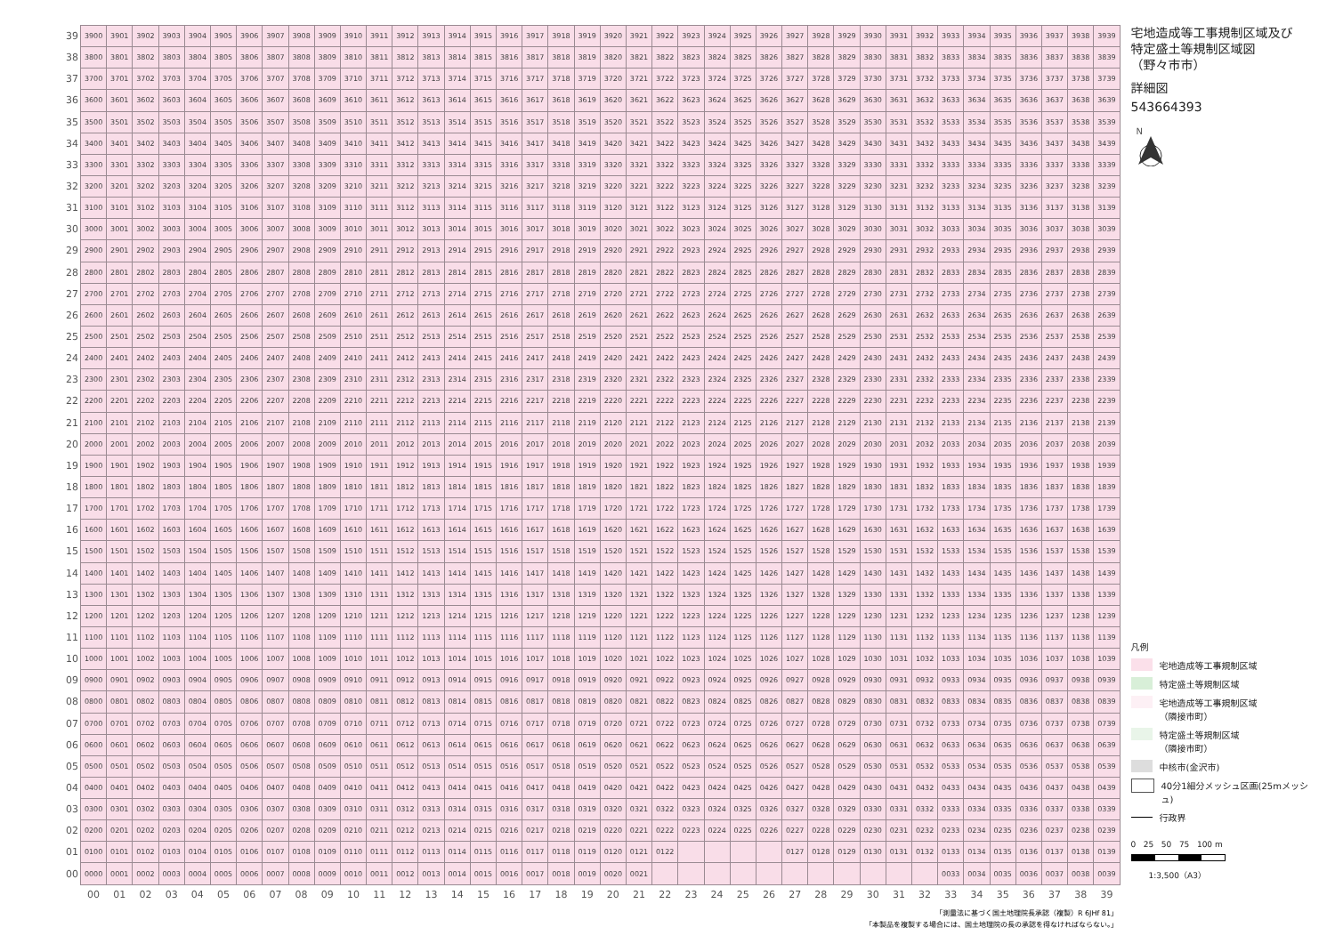| 39 | 3900 | 3901 | 3902 | 3903 | 3904 | 3905 | 3906 | 3907 | 3908 | 3909 | 3910 | 3911 | 3912 | 3913 | 3914 | 3915 | 3916 | 3917 | 3918 | 3919 | 3920 | 3921 | 3922 | 3923 | 3924 | 3925 | 3926 | 3927 | 3928 | 3929 | 3930 | 3931 | 3932 | 3933 | 3934 | 3935 | 3936 | 3937 | 3938 | 3939 |
| 38 | 3800 | 3801 | 3802 | 3803 | 3804 | 3805 | 3806 | 3807 | 3808 | 3809 | 3810 | 3811 | 3812 | 3813 | 3814 | 3815 | 3816 | 3817 | 3818 | 3819 | 3820 | 3821 | 3822 | 3823 | 3824 | 3825 | 3826 | 3827 | 3828 | 3829 | 3830 | 3831 | 3832 | 3833 | 3834 | 3835 | 3836 | 3837 | 3838 | 3839 |
| 37 | 3700 | 3701 | 3702 | 3703 | 3704 | 3705 | 3706 | 3707 | 3708 | 3709 | 3710 | 3711 | 3712 | 3713 | 3714 | 3715 | 3716 | 3717 | 3718 | 3719 | 3720 | 3721 | 3722 | 3723 | 3724 | 3725 | 3726 | 3727 | 3728 | 3729 | 3730 | 3731 | 3732 | 3733 | 3734 | 3735 | 3736 | 3737 | 3738 | 3739 |
| 36 | 3600 | 3601 | 3602 | 3603 | 3604 | 3605 | 3606 | 3607 | 3608 | 3609 | 3610 | 3611 | 3612 | 3613 | 3614 | 3615 | 3616 | 3617 | 3618 | 3619 | 3620 | 3621 | 3622 | 3623 | 3624 | 3625 | 3626 | 3627 | 3628 | 3629 | 3630 | 3631 | 3632 | 3633 | 3634 | 3635 | 3636 | 3637 | 3638 | 3639 |
| 35 | 3500 | 3501 | 3502 | 3503 | 3504 | 3505 | 3506 | 3507 | 3508 | 3509 | 3510 | 3511 | 3512 | 3513 | 3514 | 3515 | 3516 | 3517 | 3518 | 3519 | 3520 | 3521 | 3522 | 3523 | 3524 | 3525 | 3526 | 3527 | 3528 | 3529 | 3530 | 3531 | 3532 | 3533 | 3534 | 3535 | 3536 | 3537 | 3538 | 3539 |
| 34 | 3400 | 3401 | 3402 | 3403 | 3404 | 3405 | 3406 | 3407 | 3408 | 3409 | 3410 | 3411 | 3412 | 3413 | 3414 | 3415 | 3416 | 3417 | 3418 | 3419 | 3420 | 3421 | 3422 | 3423 | 3424 | 3425 | 3426 | 3427 | 3428 | 3429 | 3430 | 3431 | 3432 | 3433 | 3434 | 3435 | 3436 | 3437 | 3438 | 3439 |
| 33 | 3300 | 3301 | 3302 | 3303 | 3304 | 3305 | 3306 | 3307 | 3308 | 3309 | 3310 | 3311 | 3312 | 3313 | 3314 | 3315 | 3316 | 3317 | 3318 | 3319 | 3320 | 3321 | 3322 | 3323 | 3324 | 3325 | 3326 | 3327 | 3328 | 3329 | 3330 | 3331 | 3332 | 3333 | 3334 | 3335 | 3336 | 3337 | 3338 | 3339 |
| 32 | 3200 | 3201 | 3202 | 3203 | 3204 | 3205 | 3206 | 3207 | 3208 | 3209 | 3210 | 3211 | 3212 | 3213 | 3214 | 3215 | 3216 | 3217 | 3218 | 3219 | 3220 | 3221 | 3222 | 3223 | 3224 | 3225 | 3226 | 3227 | 3228 | 3229 | 3230 | 3231 | 3232 | 3233 | 3234 | 3235 | 3236 | 3237 | 3238 | 3239 |
| 31 | 3100 | 3101 | 3102 | 3103 | 3104 | 3105 | 3106 | 3107 | 3108 | 3109 | 3110 | 3111 | 3112 | 3113 | 3114 | 3115 | 3116 | 3117 | 3118 | 3119 | 3120 | 3121 | 3122 | 3123 | 3124 | 3125 | 3126 | 3127 | 3128 | 3129 | 3130 | 3131 | 3132 | 3133 | 3134 | 3135 | 3136 | 3137 | 3138 | 3139 |
| 30 | 3000 | 3001 | 3002 | 3003 | 3004 | 3005 | 3006 | 3007 | 3008 | 3009 | 3010 | 3011 | 3012 | 3013 | 3014 | 3015 | 3016 | 3017 | 3018 | 3019 | 3020 | 3021 | 3022 | 3023 | 3024 | 3025 | 3026 | 3027 | 3028 | 3029 | 3030 | 3031 | 3032 | 3033 | 3034 | 3035 | 3036 | 3037 | 3038 | 3039 |
| 29 | 2900 | 2901 | 2902 | 2903 | 2904 | 2905 | 2906 | 2907 | 2908 | 2909 | 2910 | 2911 | 2912 | 2913 | 2914 | 2915 | 2916 | 2917 | 2918 | 2919 | 2920 | 2921 | 2922 | 2923 | 2924 | 2925 | 2926 | 2927 | 2928 | 2929 | 2930 | 2931 | 2932 | 2933 | 2934 | 2935 | 2936 | 2937 | 2938 | 2939 |
| 28 | 2800 | 2801 | 2802 | 2803 | 2804 | 2805 | 2806 | 2807 | 2808 | 2809 | 2810 | 2811 | 2812 | 2813 | 2814 | 2815 | 2816 | 2817 | 2818 | 2819 | 2820 | 2821 | 2822 | 2823 | 2824 | 2825 | 2826 | 2827 | 2828 | 2829 | 2830 | 2831 | 2832 | 2833 | 2834 | 2835 | 2836 | 2837 | 2838 | 2839 |
| 27 | 2700 | 2701 | 2702 | 2703 | 2704 | 2705 | 2706 | 2707 | 2708 | 2709 | 2710 | 2711 | 2712 | 2713 | 2714 | 2715 | 2716 | 2717 | 2718 | 2719 | 2720 | 2721 | 2722 | 2723 | 2724 | 2725 | 2726 | 2727 | 2728 | 2729 | 2730 | 2731 | 2732 | 2733 | 2734 | 2735 | 2736 | 2737 | 2738 | 2739 |
| 26 | 2600 | 2601 | 2602 | 2603 | 2604 | 2605 | 2606 | 2607 | 2608 | 2609 | 2610 | 2611 | 2612 | 2613 | 2614 | 2615 | 2616 | 2617 | 2618 | 2619 | 2620 | 2621 | 2622 | 2623 | 2624 | 2625 | 2626 | 2627 | 2628 | 2629 | 2630 | 2631 | 2632 | 2633 | 2634 | 2635 | 2636 | 2637 | 2638 | 2639 |
| 25 | 2500 | 2501 | 2502 | 2503 | 2504 | 2505 | 2506 | 2507 | 2508 | 2509 | 2510 | 2511 | 2512 | 2513 | 2514 | 2515 | 2516 | 2517 | 2518 | 2519 | 2520 | 2521 | 2522 | 2523 | 2524 | 2525 | 2526 | 2527 | 2528 | 2529 | 2530 | 2531 | 2532 | 2533 | 2534 | 2535 | 2536 | 2537 | 2538 | 2539 |
| 24 | 2400 | 2401 | 2402 | 2403 | 2404 | 2405 | 2406 | 2407 | 2408 | 2409 | 2410 | 2411 | 2412 | 2413 | 2414 | 2415 | 2416 | 2417 | 2418 | 2419 | 2420 | 2421 | 2422 | 2423 | 2424 | 2425 | 2426 | 2427 | 2428 | 2429 | 2430 | 2431 | 2432 | 2433 | 2434 | 2435 | 2436 | 2437 | 2438 | 2439 |
| 23 | 2300 | 2301 | 2302 | 2303 | 2304 | 2305 | 2306 | 2307 | 2308 | 2309 | 2310 | 2311 | 2312 | 2313 | 2314 | 2315 | 2316 | 2317 | 2318 | 2319 | 2320 | 2321 | 2322 | 2323 | 2324 | 2325 | 2326 | 2327 | 2328 | 2329 | 2330 | 2331 | 2332 | 2333 | 2334 | 2335 | 2336 | 2337 | 2338 | 2339 |
| 22 | 2200 | 2201 | 2202 | 2203 | 2204 | 2205 | 2206 | 2207 | 2208 | 2209 | 2210 | 2211 | 2212 | 2213 | 2214 | 2215 | 2216 | 2217 | 2218 | 2219 | 2220 | 2221 | 2222 | 2223 | 2224 | 2225 | 2226 | 2227 | 2228 | 2229 | 2230 | 2231 | 2232 | 2233 | 2234 | 2235 | 2236 | 2237 | 2238 | 2239 |
| 21 | 2100 | 2101 | 2102 | 2103 | 2104 | 2105 | 2106 | 2107 | 2108 | 2109 | 2110 | 2111 | 2112 | 2113 | 2114 | 2115 | 2116 | 2117 | 2118 | 2119 | 2120 | 2121 | 2122 | 2123 | 2124 | 2125 | 2126 | 2127 | 2128 | 2129 | 2130 | 2131 | 2132 | 2133 | 2134 | 2135 | 2136 | 2137 | 2138 | 2139 |
| 20 | 2000 | 2001 | 2002 | 2003 | 2004 | 2005 | 2006 | 2007 | 2008 | 2009 | 2010 | 2011 | 2012 | 2013 | 2014 | 2015 | 2016 | 2017 | 2018 | 2019 | 2020 | 2021 | 2022 | 2023 | 2024 | 2025 | 2026 | 2027 | 2028 | 2029 | 2030 | 2031 | 2032 | 2033 | 2034 | 2035 | 2036 | 2037 | 2038 | 2039 |
| 19 | 1900 | 1901 | 1902 | 1903 | 1904 | 1905 | 1906 | 1907 | 1908 | 1909 | 1910 | 1911 | 1912 | 1913 | 1914 | 1915 | 1916 | 1917 | 1918 | 1919 | 1920 | 1921 | 1922 | 1923 | 1924 | 1925 | 1926 | 1927 | 1928 | 1929 | 1930 | 1931 | 1932 | 1933 | 1934 | 1935 | 1936 | 1937 | 1938 | 1939 |
| 18 | 1800 | 1801 | 1802 | 1803 | 1804 | 1805 | 1806 | 1807 | 1808 | 1809 | 1810 | 1811 | 1812 | 1813 | 1814 | 1815 | 1816 | 1817 | 1818 | 1819 | 1820 | 1821 | 1822 | 1823 | 1824 | 1825 | 1826 | 1827 | 1828 | 1829 | 1830 | 1831 | 1832 | 1833 | 1834 | 1835 | 1836 | 1837 | 1838 | 1839 |
| 17 | 1700 | 1701 | 1702 | 1703 | 1704 | 1705 | 1706 | 1707 | 1708 | 1709 | 1710 | 1711 | 1712 | 1713 | 1714 | 1715 | 1716 | 1717 | 1718 | 1719 | 1720 | 1721 | 1722 | 1723 | 1724 | 1725 | 1726 | 1727 | 1728 | 1729 | 1730 | 1731 | 1732 | 1733 | 1734 | 1735 | 1736 | 1737 | 1738 | 1739 |
| 16 | 1600 | 1601 | 1602 | 1603 | 1604 | 1605 | 1606 | 1607 | 1608 | 1609 | 1610 | 1611 | 1612 | 1613 | 1614 | 1615 | 1616 | 1617 | 1618 | 1619 | 1620 | 1621 | 1622 | 1623 | 1624 | 1625 | 1626 | 1627 | 1628 | 1629 | 1630 | 1631 | 1632 | 1633 | 1634 | 1635 | 1636 | 1637 | 1638 | 1639 |
| 15 | 1500 | 1501 | 1502 | 1503 | 1504 | 1505 | 1506 | 1507 | 1508 | 1509 | 1510 | 1511 | 1512 | 1513 | 1514 | 1515 | 1516 | 1517 | 1518 | 1519 | 1520 | 1521 | 1522 | 1523 | 1524 | 1525 | 1526 | 1527 | 1528 | 1529 | 1530 | 1531 | 1532 | 1533 | 1534 | 1535 | 1536 | 1537 | 1538 | 1539 |
| 14 | 1400 | 1401 | 1402 | 1403 | 1404 | 1405 | 1406 | 1407 | 1408 | 1409 | 1410 | 1411 | 1412 | 1413 | 1414 | 1415 | 1416 | 1417 | 1418 | 1419 | 1420 | 1421 | 1422 | 1423 | 1424 | 1425 | 1426 | 1427 | 1428 | 1429 | 1430 | 1431 | 1432 | 1433 | 1434 | 1435 | 1436 | 1437 | 1438 | 1439 |
| 13 | 1300 | 1301 | 1302 | 1303 | 1304 | 1305 | 1306 | 1307 | 1308 | 1309 | 1310 | 1311 | 1312 | 1313 | 1314 | 1315 | 1316 | 1317 | 1318 | 1319 | 1320 | 1321 | 1322 | 1323 | 1324 | 1325 | 1326 | 1327 | 1328 | 1329 | 1330 | 1331 | 1332 | 1333 | 1334 | 1335 | 1336 | 1337 | 1338 | 1339 |
| 12 | 1200 | 1201 | 1202 | 1203 | 1204 | 1205 | 1206 | 1207 | 1208 | 1209 | 1210 | 1211 | 1212 | 1213 | 1214 | 1215 | 1216 | 1217 | 1218 | 1219 | 1220 | 1221 | 1222 | 1223 | 1224 | 1225 | 1226 | 1227 | 1228 | 1229 | 1230 | 1231 | 1232 | 1233 | 1234 | 1235 | 1236 | 1237 | 1238 | 1239 |
| 11 | 1100 | 1101 | 1102 | 1103 | 1104 | 1105 | 1106 | 1107 | 1108 | 1109 | 1110 | 1111 | 1112 | 1113 | 1114 | 1115 | 1116 | 1117 | 1118 | 1119 | 1120 | 1121 | 1122 | 1123 | 1124 | 1125 | 1126 | 1127 | 1128 | 1129 | 1130 | 1131 | 1132 | 1133 | 1134 | 1135 | 1136 | 1137 | 1138 | 1139 |
| 10 | 1000 | 1001 | 1002 | 1003 | 1004 | 1005 | 1006 | 1007 | 1008 | 1009 | 1010 | 1011 | 1012 | 1013 | 1014 | 1015 | 1016 | 1017 | 1018 | 1019 | 1020 | 1021 | 1022 | 1023 | 1024 | 1025 | 1026 | 1027 | 1028 | 1029 | 1030 | 1031 | 1032 | 1033 | 1034 | 1035 | 1036 | 1037 | 1038 | 1039 |
| 09 | 0900 | 0901 | 0902 | 0903 | 0904 | 0905 | 0906 | 0907 | 0908 | 0909 | 0910 | 0911 | 0912 | 0913 | 0914 | 0915 | 0916 | 0917 | 0918 | 0919 | 0920 | 0921 | 0922 | 0923 | 0924 | 0925 | 0926 | 0927 | 0928 | 0929 | 0930 | 0931 | 0932 | 0933 | 0934 | 0935 | 0936 | 0937 | 0938 | 0939 |
| 08 | 0800 | 0801 | 0802 | 0803 | 0804 | 0805 | 0806 | 0807 | 0808 | 0809 | 0810 | 0811 | 0812 | 0813 | 0814 | 0815 | 0816 | 0817 | 0818 | 0819 | 0820 | 0821 | 0822 | 0823 | 0824 | 0825 | 0826 | 0827 | 0828 | 0829 | 0830 | 0831 | 0832 | 0833 | 0834 | 0835 | 0836 | 0837 | 0838 | 0839 |
| 07 | 0700 | 0701 | 0702 | 0703 | 0704 | 0705 | 0706 | 0707 | 0708 | 0709 | 0710 | 0711 | 0712 | 0713 | 0714 | 0715 | 0716 | 0717 | 0718 | 0719 | 0720 | 0721 | 0722 | 0723 | 0724 | 0725 | 0726 | 0727 | 0728 | 0729 | 0730 | 0731 | 0732 | 0733 | 0734 | 0735 | 0736 | 0737 | 0738 | 0739 |
| 06 | 0600 | 0601 | 0602 | 0603 | 0604 | 0605 | 0606 | 0607 | 0608 | 0609 | 0610 | 0611 | 0612 | 0613 | 0614 | 0615 | 0616 | 0617 | 0618 | 0619 | 0620 | 0621 | 0622 | 0623 | 0624 | 0625 | 0626 | 0627 | 0628 | 0629 | 0630 | 0631 | 0632 | 0633 | 0634 | 0635 | 0636 | 0637 | 0638 | 0639 |
| 05 | 0500 | 0501 | 0502 | 0503 | 0504 | 0505 | 0506 | 0507 | 0508 | 0509 | 0510 | 0511 | 0512 | 0513 | 0514 | 0515 | 0516 | 0517 | 0518 | 0519 | 0520 | 0521 | 0522 | 0523 | 0524 | 0525 | 0526 | 0527 | 0528 | 0529 | 0530 | 0531 | 0532 | 0533 | 0534 | 0535 | 0536 | 0537 | 0538 | 0539 |
| 04 | 0400 | 0401 | 0402 | 0403 | 0404 | 0405 | 0406 | 0407 | 0408 | 0409 | 0410 | 0411 | 0412 | 0413 | 0414 | 0415 | 0416 | 0417 | 0418 | 0419 | 0420 | 0421 | 0422 | 0423 | 0424 | 0425 | 0426 | 0427 | 0428 | 0429 | 0430 | 0431 | 0432 | 0433 | 0434 | 0435 | 0436 | 0437 | 0438 | 0439 |
| 03 | 0300 | 0301 | 0302 | 0303 | 0304 | 0305 | 0306 | 0307 | 0308 | 0309 | 0310 | 0311 | 0312 | 0313 | 0314 | 0315 | 0316 | 0317 | 0318 | 0319 | 0320 | 0321 | 0322 | 0323 | 0324 | 0325 | 0326 | 0327 | 0328 | 0329 | 0330 | 0331 | 0332 | 0333 | 0334 | 0335 | 0336 | 0337 | 0338 | 0339 |
| 02 | 0200 | 0201 | 0202 | 0203 | 0204 | 0205 | 0206 | 0207 | 0208 | 0209 | 0210 | 0211 | 0212 | 0213 | 0214 | 0215 | 0216 | 0217 | 0218 | 0219 | 0220 | 0221 | 0222 | 0223 | 0224 | 0225 | 0226 | 0227 | 0228 | 0229 | 0230 | 0231 | 0232 | 0233 | 0234 | 0235 | 0236 | 0237 | 0238 | 0239 |
| 01 | 0100 | 0101 | 0102 | 0103 | 0104 | 0105 | 0106 | 0107 | 0108 | 0109 | 0110 | 0111 | 0112 | 0113 | 0114 | 0115 | 0116 | 0117 | 0118 | 0119 | 0120 | 0121 | 0122 | | | | | 0127 | 0128 | 0129 | 0130 | 0131 | 0132 | 0133 | 0134 | 0135 | 0136 | 0137 | 0138 | 0139 |
| 00 | 0000 | 0001 | 0002 | 0003 | 0004 | 0005 | 0006 | 0007 | 0008 | 0009 | 0010 | 0011 | 0012 | 0013 | 0014 | 0015 | 0016 | 0017 | 0018 | 0019 | 0020 | 0021 | | | | | | | | | | | | 0033 | 0034 | 0035 | 0036 | 0037 | 0038 | 0039 |
| | 00 | 01 | 02 | 03 | 04 | 05 | 06 | 07 | 08 | 09 | 10 | 11 | 12 | 13 | 14 | 15 | 16 | 17 | 18 | 19 | 20 | 21 | 22 | 23 | 24 | 25 | 26 | 27 | 28 | 29 | 30 | 31 | 32 | 33 | 34 | 35 | 36 | 37 | 38 | 39 |
宅地造成等工事規制区域及び
特定盛土等規制区域図
（野々市市）
詳細図
543664393
N
凡例
宅地造成等工事規制区域
特定盛土等規制区域
宅地造成等工事規制区域
（隣接市町）
特定盛土等規制区域
（隣接市町）
中核市(金沢市)
40分1細分メッシュ区画(25mメッシュ)
行政界
0 25 50 75 100 m
1:3,500（A3）
「測量法に基づく国土地理院長承認（複製）R 6JHf 81」
「本製品を複製する場合には、国土地理院の長の承認を得なければならない。」